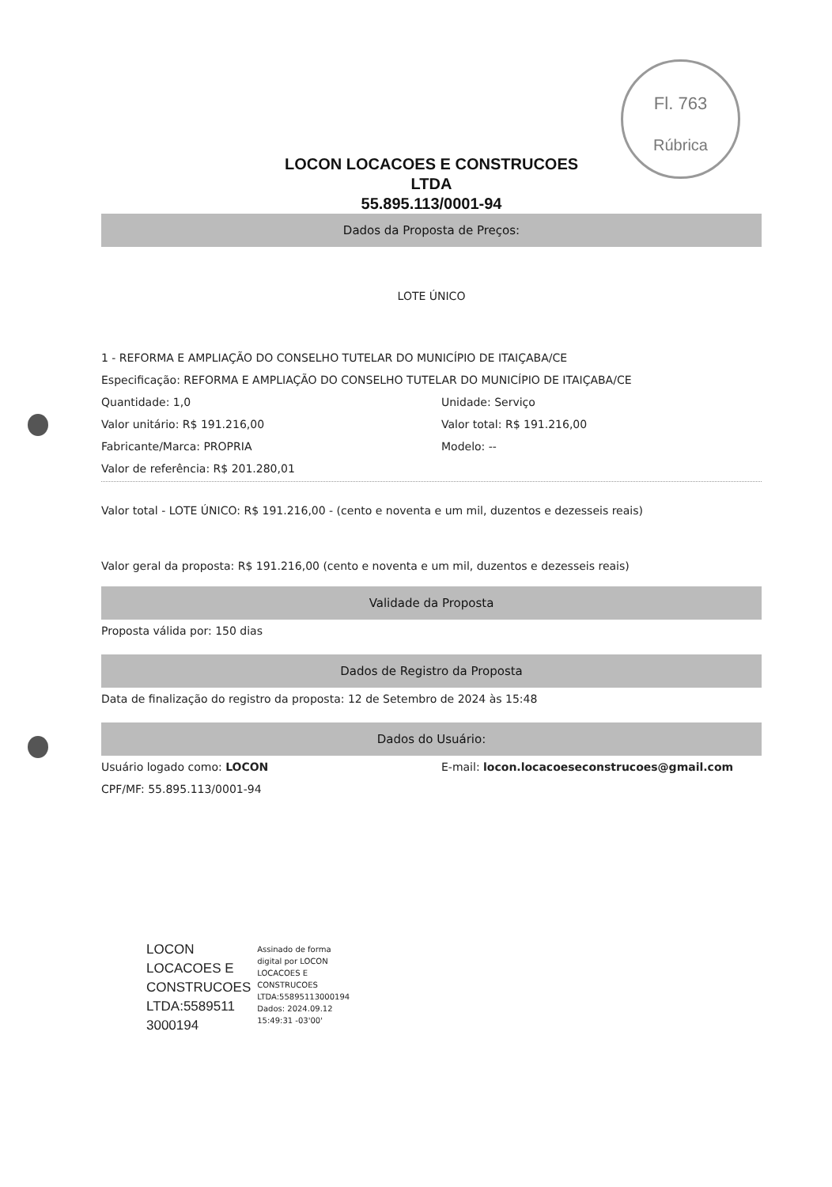Fl. 763
Rúbrica
LOCON LOCACOES E CONSTRUCOES
LTDA
55.895.113/0001-94
Dados da Proposta de Preços:
LOTE ÚNICO
1 - REFORMA E AMPLIAÇÃO DO CONSELHO TUTELAR DO MUNICÍPIO DE ITAIÇABA/CE
Especificação: REFORMA E AMPLIAÇÃO DO CONSELHO TUTELAR DO MUNICÍPIO DE ITAIÇABA/CE
Quantidade: 1,0 Unidade: Serviço
Valor unitário: R$ 191.216,00 Valor total: R$ 191.216,00
Fabricante/Marca: PROPRIA Modelo: --
Valor de referência: R$ 201.280,01
Valor total - LOTE ÚNICO: R$ 191.216,00 - (cento e noventa e um mil, duzentos e dezesseis reais)
Valor geral da proposta: R$ 191.216,00 (cento e noventa e um mil, duzentos e dezesseis reais)
Validade da Proposta
Proposta válida por: 150 dias
Dados de Registro da Proposta
Data de finalização do registro da proposta: 12 de Setembro de 2024 às 15:48
Dados do Usuário:
Usuário logado como: LOCON E-mail: locon.locacoeseconstrucoes@gmail.com
CPF/MF: 55.895.113/0001-94
LOCON
LOCACOES E
CONSTRUCOES
LTDA:5589511
3000194
Assinado de forma
digital por LOCON
LOCACOES E
CONSTRUCOES
LTDA:55895113000194
Dados: 2024.09.12
15:49:31 -03'00'